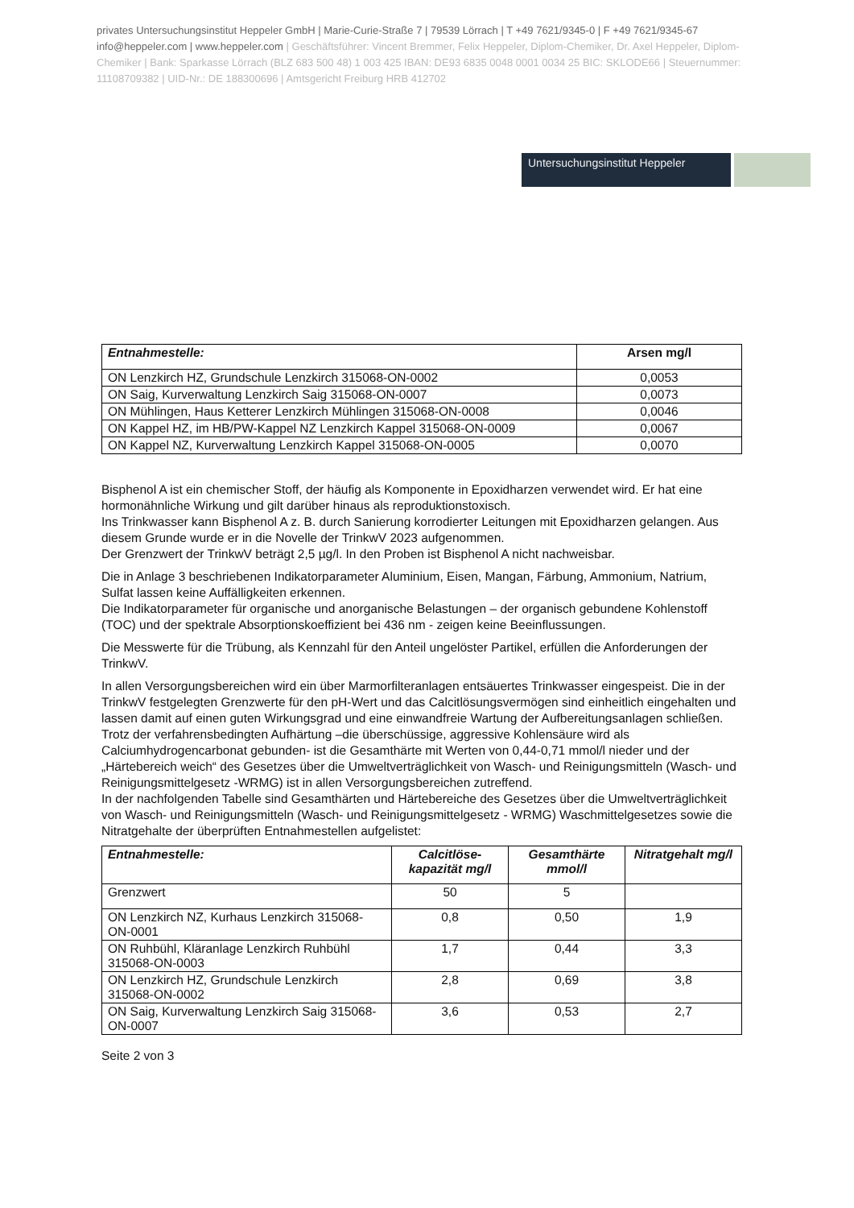privates Untersuchungsinstitut Heppeler GmbH | Marie-Curie-Straße 7 | 79539 Lörrach | T +49 7621/9345-0 | F +49 7621/9345-67 info@heppeler.com | www.heppeler.com | Geschäftsführer: Vincent Bremmer, Felix Heppeler, Diplom-Chemiker, Dr. Axel Heppeler, Diplom-Chemiker | Bank: Sparkasse Lörrach (BLZ 683 500 48) 1 003 425 IBAN: DE93 6835 0048 0001 0034 25 BIC: SKLODE66 | Steuernummer: 11108709382 | UID-Nr.: DE 188300696 | Amtsgericht Freiburg HRB 412702
Untersuchungsinstitut Heppeler
| Entnahmestelle: | Arsen mg/l |
| --- | --- |
| ON Lenzkirch HZ, Grundschule Lenzkirch 315068-ON-0002 | 0,0053 |
| ON Saig, Kurverwaltung Lenzkirch Saig 315068-ON-0007 | 0,0073 |
| ON Mühlingen, Haus Ketterer Lenzkirch Mühlingen 315068-ON-0008 | 0,0046 |
| ON Kappel HZ, im HB/PW-Kappel NZ Lenzkirch Kappel 315068-ON-0009 | 0,0067 |
| ON Kappel NZ, Kurverwaltung Lenzkirch Kappel 315068-ON-0005 | 0,0070 |
Bisphenol A ist ein chemischer Stoff, der häufig als Komponente in Epoxidharzen verwendet wird. Er hat eine hormonähnliche Wirkung und gilt darüber hinaus als reproduktionstoxisch.
Ins Trinkwasser kann Bisphenol A z. B. durch Sanierung korrodierter Leitungen mit Epoxidharzen gelangen. Aus diesem Grunde wurde er in die Novelle der TrinkwV 2023 aufgenommen.
Der Grenzwert der TrinkwV beträgt 2,5 µg/l. In den Proben ist Bisphenol A nicht nachweisbar.
Die in Anlage 3 beschriebenen Indikatorparameter Aluminium, Eisen, Mangan, Färbung, Ammonium, Natrium, Sulfat lassen keine Auffälligkeiten erkennen.
Die Indikatorparameter für organische und anorganische Belastungen – der organisch gebundene Kohlenstoff (TOC) und der spektrale Absorptionskoeffizient bei 436 nm - zeigen keine Beeinflussungen.
Die Messwerte für die Trübung, als Kennzahl für den Anteil ungelöster Partikel, erfüllen die Anforderungen der TrinkwV.
In allen Versorgungsbereichen wird ein über Marmorfilteranlagen entsäuertes Trinkwasser eingespeist. Die in der TrinkwV festgelegten Grenzwerte für den pH-Wert und das Calcitlösungsvermögen sind einheitlich eingehalten und lassen damit auf einen guten Wirkungsgrad und eine einwandfreie Wartung der Aufbereitungsanlagen schließen.
Trotz der verfahrensbedingten Aufhärtung –die überschüssige, aggressive Kohlensäure wird als Calciumhydrogencarbonat gebunden- ist die Gesamthärte mit Werten von 0,44-0,71 mmol/l nieder und der „Härtebereich weich“ des Gesetzes über die Umweltverträglichkeit von Wasch- und Reinigungsmitteln (Wasch- und Reinigungsmittelgesetz -WRMG) ist in allen Versorgungsbereichen zutreffend.
In der nachfolgenden Tabelle sind Gesamthärten und Härtebereiche des Gesetzes über die Umweltverträglichkeit von Wasch- und Reinigungsmitteln (Wasch- und Reinigungsmittelgesetz - WRMG) Waschmittelgesetzes sowie die Nitratgehalte der überprüften Entnahmestellen aufgelistet:
| Entnahmestelle: | Calcitlöse-kapazität mg/l | Gesamthärte mmol/l | Nitratgehalt mg/l |
| --- | --- | --- | --- |
| Grenzwert | 50 | 5 | |
| ON Lenzkirch NZ, Kurhaus Lenzkirch 315068-ON-0001 | 0,8 | 0,50 | 1,9 |
| ON Ruhbühl, Kläranlage Lenzkirch Ruhbühl 315068-ON-0003 | 1,7 | 0,44 | 3,3 |
| ON Lenzkirch HZ, Grundschule Lenzkirch 315068-ON-0002 | 2,8 | 0,69 | 3,8 |
| ON Saig, Kurverwaltung Lenzkirch Saig 315068-ON-0007 | 3,6 | 0,53 | 2,7 |
Seite 2 von 3